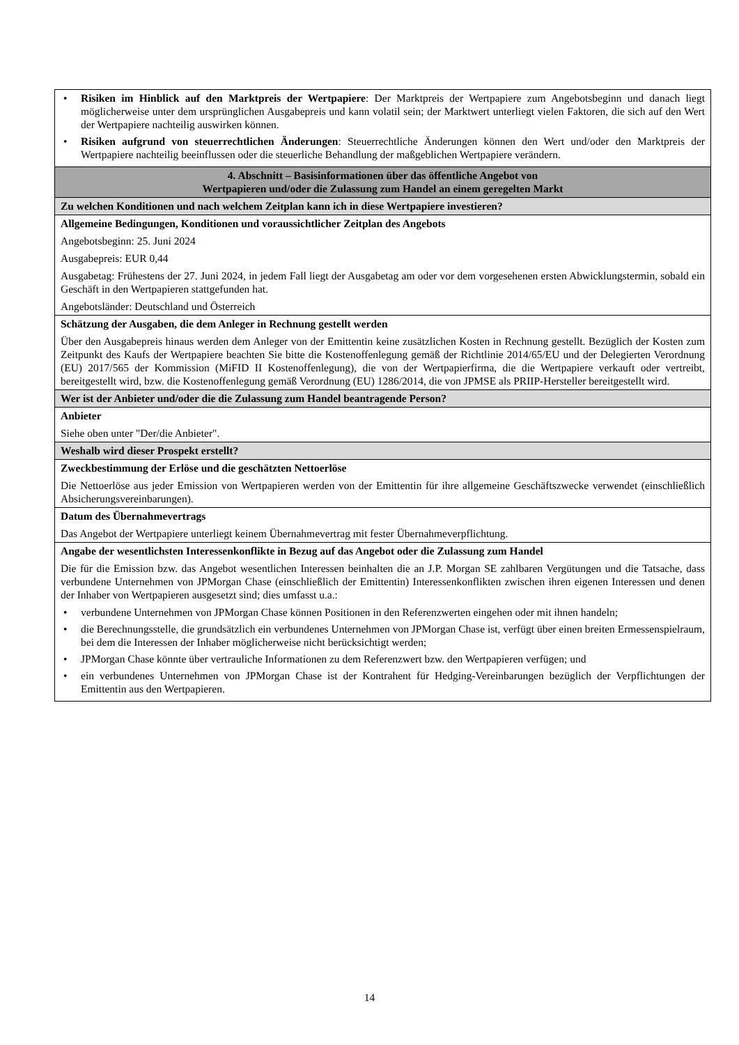| • Risiken im Hinblick auf den Marktpreis der Wertpapiere : Der Marktpreis der Wertpapiere zum Angebotsbeginn und danach liegt möglicherweise unter dem ursprünglichen Ausgabepreis und kann volatil sein; der Marktwert unterliegt vielen Faktoren, die sich auf den Wert der Wertpapiere nachteilig auswirken können. • Risiken aufgrund von steuerrechtlichen Änderungen : Steuerrechtliche Änderungen können den Wert und/oder den Marktpreis der Wertpapiere nachteilig beeinflussen oder die steuerliche Behandlung der maßgeblichen Wertpapiere verändern. |
| 4. Abschnitt – Basisinformationen über das öffentliche Angebot von Wertpapieren und/oder die Zulassung zum Handel an einem geregelten Markt |
| Zu welchen Konditionen und nach welchem Zeitplan kann ich in diese Wertpapiere investieren? |
| Allgemeine Bedingungen, Konditionen und voraussichtlicher Zeitplan des Angebots Angebotsbeginn: 25. Juni 2024 Ausgabepreis: EUR 0,44 Ausgabetag: Frühestens der 27. Juni 2024, in jedem Fall liegt der Ausgabetag am oder vor dem vorgesehenen ersten Abwicklungstermin, sobald ein Geschäft in den Wertpapieren stattgefunden hat. Angebotsländer: Deutschland und Österreich |
| Schätzung der Ausgaben, die dem Anleger in Rechnung gestellt werden Über den Ausgabepreis hinaus werden dem Anleger von der Emittentin keine zusätzlichen Kosten in Rechnung gestellt. Bezüglich der Kosten zum Zeitpunkt des Kaufs der Wertpapiere beachten Sie bitte die Kostenoffenlegung gemäß der Richtlinie 2014/65/EU und der Delegierten Verordnung (EU) 2017/565 der Kommission (MiFID II Kostenoffenlegung), die von der Wertpapierfirma, die die Wertpapiere verkauft oder vertreibt, bereitgestellt wird, bzw. die Kostenoffenlegung gemäß Verordnung (EU) 1286/2014, die von JPMSE als PRIIP-Hersteller bereitgestellt wird. |
| Wer ist der Anbieter und/oder die die Zulassung zum Handel beantragende Person? |
| Anbieter Siehe oben unter "Der/die Anbieter". |
| Weshalb wird dieser Prospekt erstellt? |
| Zweckbestimmung der Erlöse und die geschätzten Nettoerlöse Die Nettoerlöse aus jeder Emission von Wertpapieren werden von der Emittentin für ihre allgemeine Geschäftszwecke verwendet (einschließlich Absicherungsvereinbarungen). |
| Datum des Übernahmevertrags Das Angebot der Wertpapiere unterliegt keinem Übernahmevertrag mit fester Übernahmeverpflichtung. |
| Angabe der wesentlichsten Interessenkonflikte in Bezug auf das Angebot oder die Zulassung zum Handel Die für die Emission bzw. das Angebot wesentlichen Interessen beinhalten die an J.P. Morgan SE zahlbaren Vergütungen und die Tatsache, dass verbundene Unternehmen von JPMorgan Chase (einschließlich der Emittentin) Interessenkonflikten zwischen ihren eigenen Interessen und denen der Inhaber von Wertpapieren ausgesetzt sind; dies umfasst u.a.: • verbundene Unternehmen von JPMorgan Chase können Positionen in den Referenzwerten eingehen oder mit ihnen handeln; • die Berechnungsstelle, die grundsätzlich ein verbundenes Unternehmen von JPMorgan Chase ist, verfügt über einen breiten Ermessenspielraum, bei dem die Interessen der Inhaber möglicherweise nicht berücksichtigt werden; • JPMorgan Chase könnte über vertrauliche Informationen zu dem Referenzwert bzw. den Wertpapieren verfügen; und • ein verbundenes Unternehmen von JPMorgan Chase ist der Kontrahent für Hedging-Vereinbarungen bezüglich der Verpflichtungen der Emittentin aus den Wertpapieren. |
14